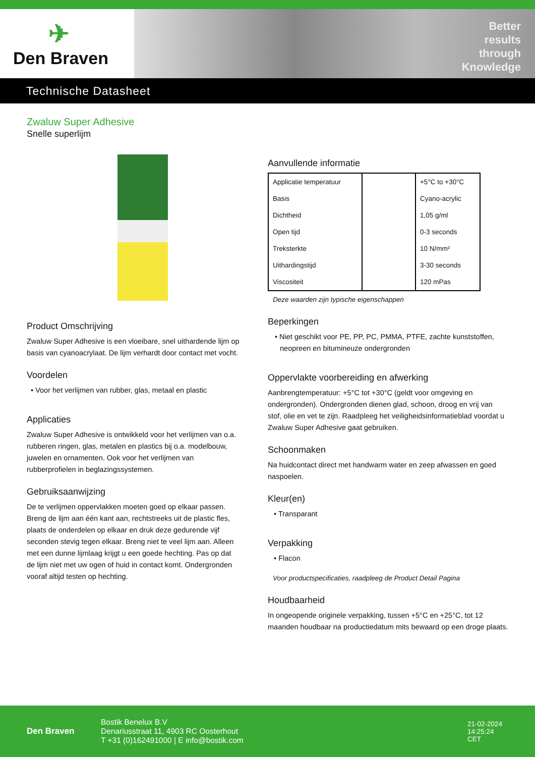✈
Den Braven
Better
results
through
Knowledge
Technische Datasheet
Zwaluw Super Adhesive
Snelle superlijm
Product Omschrijving
Zwaluw Super Adhesive is een vloeibare, snel uithardende lijm op basis van cyanoacrylaat. De lijm verhardt door contact met vocht.
Voordelen
• Voor het verlijmen van rubber, glas, metaal en plastic
Applicaties
Zwaluw Super Adhesive is ontwikkeld voor het verlijmen van o.a. rubberen ringen, glas, metalen en plastics bij o.a. modelbouw, juwelen en ornamenten. Ook voor het verlijmen van rubberprofielen in beglazingssystemen.
Gebruiksaanwijzing
De te verlijmen oppervlakken moeten goed op elkaar passen. Breng de lijm aan één kant aan, rechtstreeks uit de plastic fles, plaats de onderdelen op elkaar en druk deze gedurende vijf seconden stevig tegen elkaar. Breng niet te veel lijm aan. Alleen met een dunne lijmlaag krijgt u een goede hechting. Pas op dat de lijm niet met uw ogen of huid in contact komt. Ondergronden vooraf altijd testen op hechting.
Aanvullende informatie
| Applicatie temperatuur | | +5°C to +30°C |
| Basis | | Cyano-acrylic |
| Dichtheid | | 1,05 g/ml |
| Open tijd | | 0-3 seconds |
| Treksterkte | | 10 N/mm² |
| Uithardingstijd | | 3-30 seconds |
| Viscositeit | | 120 mPas |
Deze waarden zijn typische eigenschappen
Beperkingen
• Niet geschikt voor PE, PP, PC, PMMA, PTFE, zachte kunststoffen, neopreen en bitumineuze ondergronden
Oppervlakte voorbereiding en afwerking
Aanbrengtemperatuur: +5°C tot +30°C (geldt voor omgeving en ondergronden). Ondergronden dienen glad, schoon, droog en vrij van stof, olie en vet te zijn. Raadpleeg het veiligheidsinformatieblad voordat u Zwaluw Super Adhesive gaat gebruiken.
Schoonmaken
Na huidcontact direct met handwarm water en zeep afwassen en goed naspoelen.
Kleur(en)
• Transparant
Verpakking
• Flacon
Voor productspecificaties, raadpleeg de Product Detail Pagina
Houdbaarheid
In ongeopende originele verpakking, tussen +5°C en +25°C, tot 12 maanden houdbaar na productiedatum mits bewaard op een droge plaats.
Den Braven
Bostik Benelux B.V
Denariusstraat 11, 4903 RC Oosterhout
T +31 (0)162491000 | E info@bostik.com
21-02-2024
14:25:24
CET